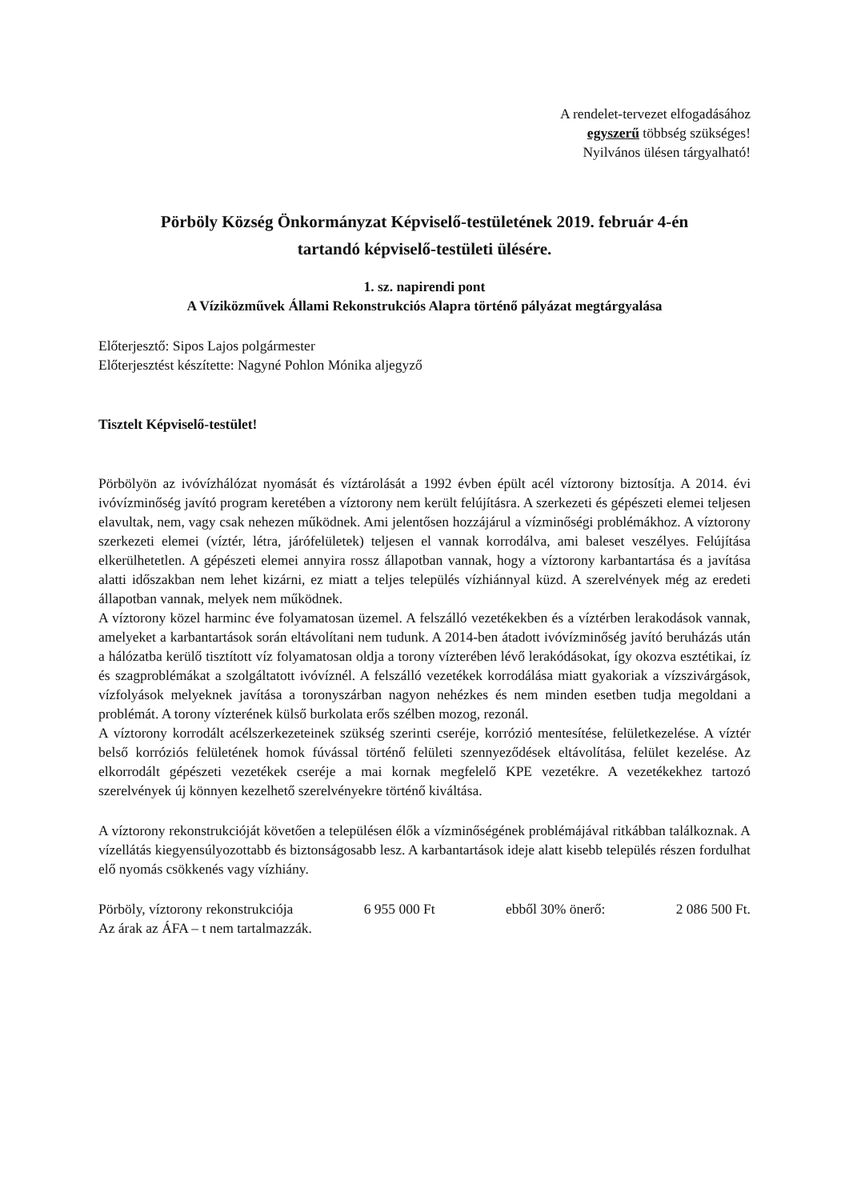A rendelet-tervezet elfogadásához
egyszerű többség szükséges!
Nyilvános ülésen tárgyalható!
Pörböly Község Önkormányzat Képviselő-testületének 2019. február 4-én
tartandó képviselő-testületi ülésére.
1. sz. napirendi pont
A Víziközművek Állami Rekonstrukciós Alapra történő pályázat megtárgyalása
Előterjesztő: Sipos Lajos polgármester
Előterjesztést készítette: Nagyné Pohlon Mónika aljegyző
Tisztelt Képviselő-testület!
Pörbölyön az ivóvízhálózat nyomását és víztárolását a 1992 évben épült acél víztorony biztosítja. A 2014. évi ivóvízminőség javító program keretében a víztorony nem került felújításra. A szerkezeti és gépészeti elemei teljesen elavultak, nem, vagy csak nehezen működnek. Ami jelentősen hozzájárul a vízminőségi problémákhoz. A víztorony szerkezeti elemei (víztér, létra, járófelületek) teljesen el vannak korrodálva, ami baleset veszélyes. Felújítása elkerülhetetlen. A gépészeti elemei annyira rossz állapotban vannak, hogy a víztorony karbantartása és a javítása alatti időszakban nem lehet kizárni, ez miatt a teljes település vízhiánnyal küzd. A szerelvények még az eredeti állapotban vannak, melyek nem működnek.
A víztorony közel harminc éve folyamatosan üzemel. A felszálló vezetékekben és a víztérben lerakodások vannak, amelyeket a karbantartások során eltávolítani nem tudunk. A 2014-ben átadott ivóvízminőség javító beruházás után a hálózatba kerülő tisztított víz folyamatosan oldja a torony vízterében lévő lerakódásokat, így okozva esztétikai, íz és szagproblémákat a szolgáltatott ivóvíznél. A felszálló vezetékek korrodálása miatt gyakoriak a vízszivárgások, vízfolyások melyeknek javítása a toronyszárban nagyon nehézkes és nem minden esetben tudja megoldani a problémát. A torony vízterének külső burkolata erős szélben mozog, rezonál.
A víztorony korrodált acélszerkezeteinek szükség szerinti cseréje, korrózió mentesítése, felületkezelése. A víztér belső korróziós felületének homok fúvással történő felületi szennyeződések eltávolítása, felület kezelése. Az elkorrodált gépészeti vezetékek cseréje a mai kornak megfelelő KPE vezetékre. A vezetékekhez tartozó szerelvények új könnyen kezelhető szerelvényekre történő kiváltása.
A víztorony rekonstrukcióját követően a településen élők a vízminőségének problémájával ritkábban találkoznak. A vízellátás kiegyensúlyozottabb és biztonságosabb lesz. A karbantartások ideje alatt kisebb település részen fordulhat elő nyomás csökkenés vagy vízhiány.
Pörböly, víztorony rekonstrukciója 6 955 000 Ft ebből 30% önerő: 2 086 500 Ft.
Az árak az ÁFA – t nem tartalmazzák.